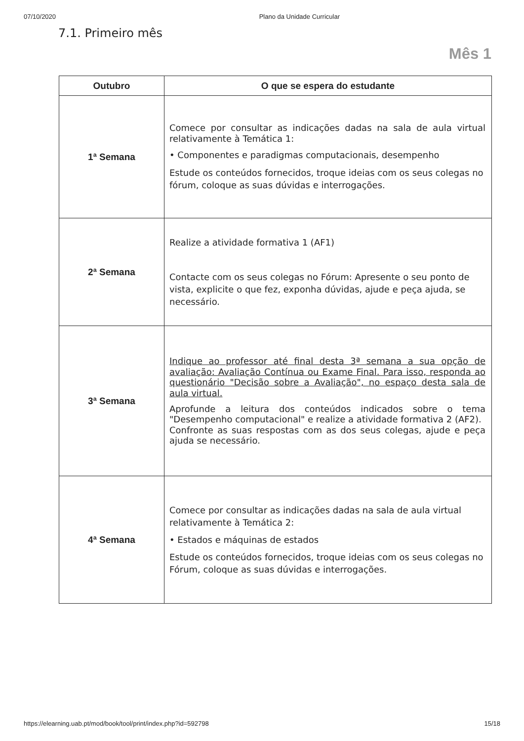07/10/2020 Plano da Unidade Curricular
7.1. Primeiro mês
Mês 1
| Outubro | O que se espera do estudante |
| --- | --- |
| 1ª Semana | Comece por consultar as indicações dadas na sala de aula virtual relativamente à Temática 1: • Componentes e paradigmas computacionais, desempenho Estude os conteúdos fornecidos, troque ideias com os seus colegas no fórum, coloque as suas dúvidas e interrogações. |
| 2ª Semana | Realize a atividade formativa 1 (AF1) Contacte com os seus colegas no Fórum: Apresente o seu ponto de vista, explicite o que fez, exponha dúvidas, ajude e peça ajuda, se necessário. |
| 3ª Semana | Indique ao professor até final desta 3ª semana a sua opção de avaliação: Avaliação Contínua ou Exame Final. Para isso, responda ao questionário "Decisão sobre a Avaliação", no espaço desta sala de aula virtual. Aprofunde a leitura dos conteúdos indicados sobre o tema "Desempenho computacional" e realize a atividade formativa 2 (AF2). Confronte as suas respostas com as dos seus colegas, ajude e peça ajuda se necessário. |
| 4ª Semana | Comece por consultar as indicações dadas na sala de aula virtual relativamente à Temática 2: • Estados e máquinas de estados Estude os conteúdos fornecidos, troque ideias com os seus colegas no Fórum, coloque as suas dúvidas e interrogações. |
https://elearning.uab.pt/mod/book/tool/print/index.php?id=592798 15/18